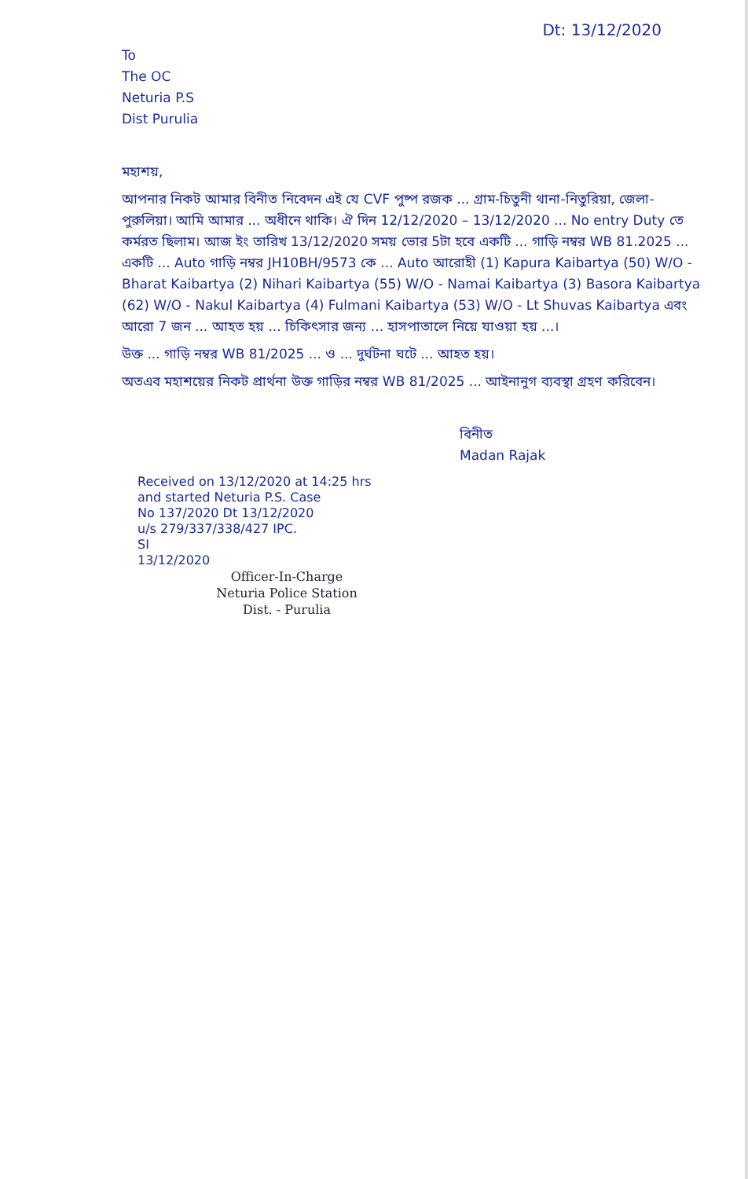Dt: 13/12/2020
To
The OC
Neturia P.S
Dist Purulia
মহাশয়,
আপনার নিকট আমার বিনীত নিবেদন এই যে CVF পুষ্প রজক ... গ্রাম-চিতুনী থানা-নিতুরিয়া, জেলা-পুরুলিয়া। আমি আমার ... অধীনে থাকি। ঐ দিন 12/12/2020 – 13/12/2020 ... No entry Duty তে কর্মরত ছিলাম। আজ ইং তারিখ 13/12/2020 সময় ভোর 5টা হবে একটি ... গাড়ি নম্বর WB 81.2025 ... একটি ... Auto গাড়ি নম্বর JH10BH/9573 কে ... Auto আরোহী (1) Kapura Kaibartya (50) W/O - Bharat Kaibartya (2) Nihari Kaibartya (55) W/O - Namai Kaibartya (3) Basora Kaibartya (62) W/O - Nakul Kaibartya (4) Fulmani Kaibartya (53) W/O - Lt Shuvas Kaibartya এবং আরো 7 জন ... আহত হয় ... চিকিৎসার জন্য ... হাসপাতালে নিয়ে যাওয়া হয় ...।
উক্ত ... গাড়ি নম্বর WB 81/2025 ... ও ... দুর্ঘটনা ঘটে ... আহত হয়।
অতএব মহাশয়ের নিকট প্রার্থনা উক্ত গাড়ির নম্বর WB 81/2025 ... আইনানুগ ব্যবস্থা গ্রহণ করিবেন।
বিনীত
Madan Rajak
Received on 13/12/2020 at 14:25 hrs
and started Neturia P.S. Case
No 137/2020 Dt 13/12/2020
u/s 279/337/338/427 IPC.
SI
13/12/2020
Officer-In-Charge
Neturia Police Station
Dist. - Purulia